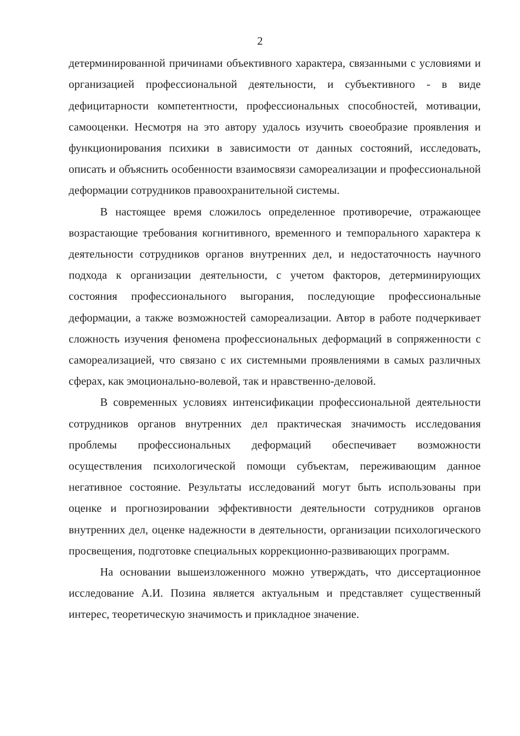2
детерминированной причинами объективного характера, связанными с условиями и организацией профессиональной деятельности, и субъективного - в виде дефицитарности компетентности, профессиональных способностей, мотивации, самооценки. Несмотря на это автору удалось изучить своеобразие проявления и функционирования психики в зависимости от данных состояний, исследовать, описать и объяснить особенности взаимосвязи самореализации и профессиональной деформации сотрудников правоохранительной системы.
В настоящее время сложилось определенное противоречие, отражающее возрастающие требования когнитивного, временного и темпорального характера к деятельности сотрудников органов внутренних дел, и недостаточность научного подхода к организации деятельности, с учетом факторов, детерминирующих состояния профессионального выгорания, последующие профессиональные деформации, а также возможностей самореализации. Автор в работе подчеркивает сложность изучения феномена профессиональных деформаций в сопряженности с самореализацией, что связано с их системными проявлениями в самых различных сферах, как эмоционально-волевой, так и нравственно-деловой.
В современных условиях интенсификации профессиональной деятельности сотрудников органов внутренних дел практическая значимость исследования проблемы профессиональных деформаций обеспечивает возможности осуществления психологической помощи субъектам, переживающим данное негативное состояние. Результаты исследований могут быть использованы при оценке и прогнозировании эффективности деятельности сотрудников органов внутренних дел, оценке надежности в деятельности, организации психологического просвещения, подготовке специальных коррекционно-развивающих программ.
На основании вышеизложенного можно утверждать, что диссертационное исследование А.И. Позина является актуальным и представляет существенный интерес, теоретическую значимость и прикладное значение.